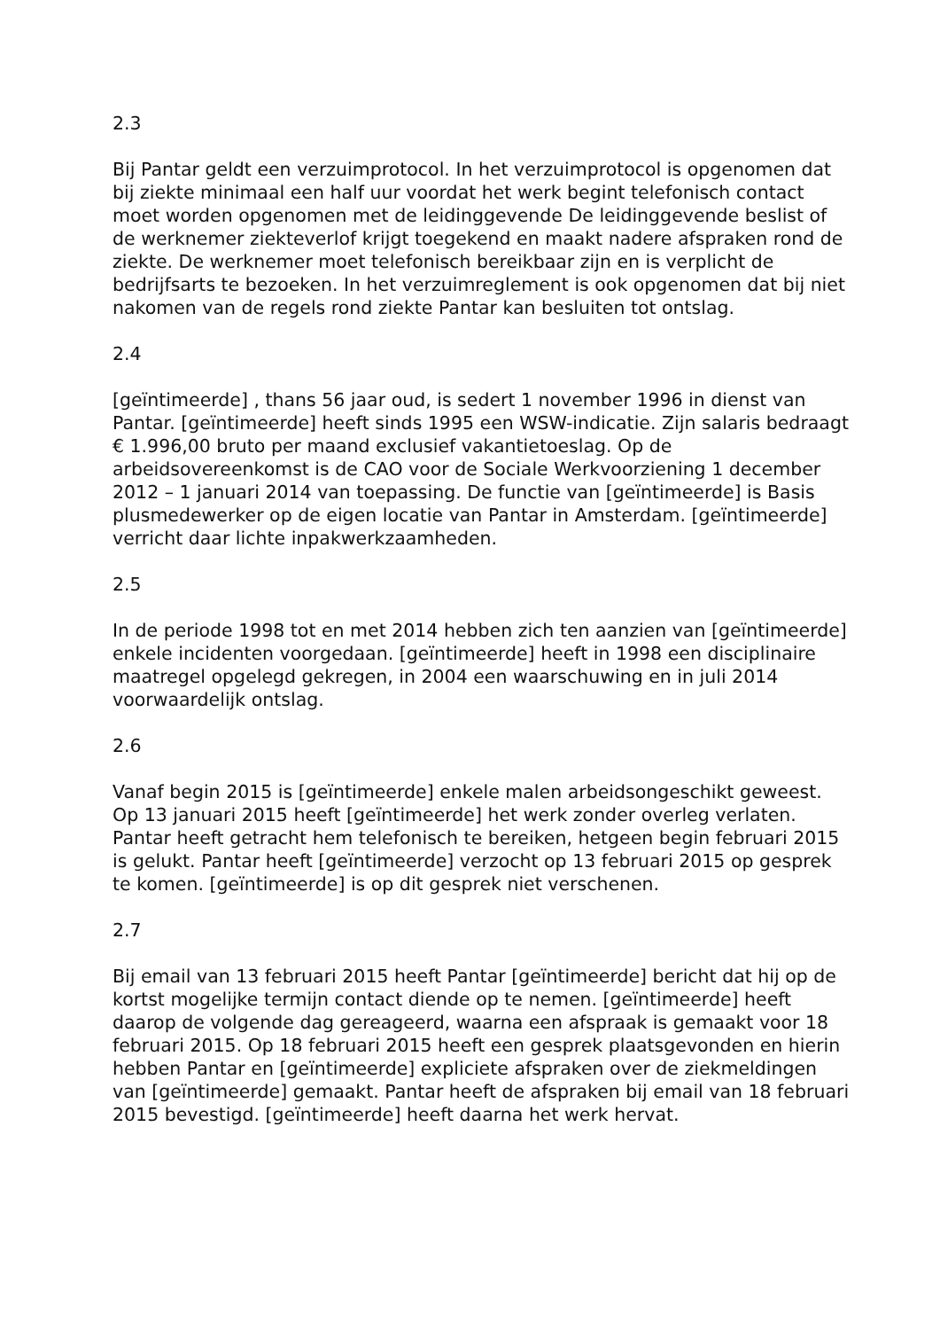2.3
Bij Pantar geldt een verzuimprotocol. In het verzuimprotocol is opgenomen dat bij ziekte minimaal een half uur voordat het werk begint telefonisch contact moet worden opgenomen met de leidinggevende De leidinggevende beslist of de werknemer ziekteverlof krijgt toegekend en maakt nadere afspraken rond de ziekte. De werknemer moet telefonisch bereikbaar zijn en is verplicht de bedrijfsarts te bezoeken. In het verzuimreglement is ook opgenomen dat bij niet nakomen van de regels rond ziekte Pantar kan besluiten tot ontslag.
2.4
[geïntimeerde] , thans 56 jaar oud, is sedert 1 november 1996 in dienst van Pantar. [geïntimeerde] heeft sinds 1995 een WSW-indicatie. Zijn salaris bedraagt € 1.996,00 bruto per maand exclusief vakantietoeslag. Op de arbeidsovereenkomst is de CAO voor de Sociale Werkvoorziening 1 december 2012 – 1 januari 2014 van toepassing. De functie van [geïntimeerde] is Basis plusmedewerker op de eigen locatie van Pantar in Amsterdam. [geïntimeerde] verricht daar lichte inpakwerkzaamheden.
2.5
In de periode 1998 tot en met 2014 hebben zich ten aanzien van [geïntimeerde] enkele incidenten voorgedaan. [geïntimeerde] heeft in 1998 een disciplinaire maatregel opgelegd gekregen, in 2004 een waarschuwing en in juli 2014 voorwaardelijk ontslag.
2.6
Vanaf begin 2015 is [geïntimeerde] enkele malen arbeidsongeschikt geweest. Op 13 januari 2015 heeft [geïntimeerde] het werk zonder overleg verlaten. Pantar heeft getracht hem telefonisch te bereiken, hetgeen begin februari 2015 is gelukt. Pantar heeft [geïntimeerde] verzocht op 13 februari 2015 op gesprek te komen. [geïntimeerde] is op dit gesprek niet verschenen.
2.7
Bij email van 13 februari 2015 heeft Pantar [geïntimeerde] bericht dat hij op de kortst mogelijke termijn contact diende op te nemen. [geïntimeerde] heeft daarop de volgende dag gereageerd, waarna een afspraak is gemaakt voor 18 februari 2015. Op 18 februari 2015 heeft een gesprek plaatsgevonden en hierin hebben Pantar en [geïntimeerde] expliciete afspraken over de ziekmeldingen van [geïntimeerde] gemaakt. Pantar heeft de afspraken bij email van 18 februari 2015 bevestigd. [geïntimeerde] heeft daarna het werk hervat.